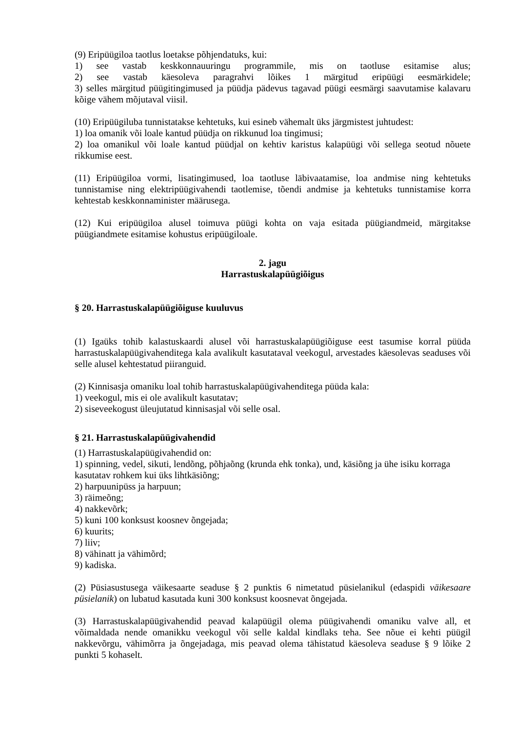(9) Eripüügiloa taotlus loetakse põhjendatuks, kui:
1) see vastab keskkonnauuringu programmile, mis on taotluse esitamise alus;
2) see vastab käesoleva paragrahvi lõikes 1 märgitud eripüügi eesmärkidele;
3) selles märgitud püügitingimused ja püüdja pädevus tagavad püügi eesmärgi saavutamise kalavaru kõige vähem mõjutaval viisil.
(10) Eripüügiluba tunnistatakse kehtetuks, kui esineb vähemalt üks järgmistest juhtudest:
1) loa omanik või loale kantud püüdja on rikkunud loa tingimusi;
2) loa omanikul või loale kantud püüdjal on kehtiv karistus kalapüügi või sellega seotud nõuete rikkumise eest.
(11) Eripüügiloa vormi, lisatingimused, loa taotluse läbivaatamise, loa andmise ning kehtetuks tunnistamise ning elektripüügivahendi taotlemise, tõendi andmise ja kehtetuks tunnistamise korra kehtestab keskkonnaminister määrusega.
(12) Kui eripüügiloa alusel toimuva püügi kohta on vaja esitada püügiandmeid, märgitakse püügiandmete esitamise kohustus eripüügiloale.
2. jagu
Harrastuskalapüügiõigus
§ 20. Harrastuskalapüügiõiguse kuuluvus
(1) Igaüks tohib kalastuskaardi alusel või harrastuskalapüügiõiguse eest tasumise korral püüda harrastuskalapüügivahenditega kala avalikult kasutataval veekogul, arvestades käesolevas seaduses või selle alusel kehtestatud piiranguid.
(2) Kinnisasja omaniku loal tohib harrastuskalapüügivahenditega püüda kala:
1) veekogul, mis ei ole avalikult kasutatav;
2) siseveekogust üleujutatud kinnisasjal või selle osal.
§ 21. Harrastuskalapüügivahendid
(1) Harrastuskalapüügivahendid on:
1) spinning, vedel, sikuti, lendõng, põhjaõng (krunda ehk tonka), und, käsiõng ja ühe isiku korraga kasutatav rohkem kui üks lihtkäsiõng;
2) harpuunipüss ja harpuun;
3) räimeõng;
4) nakkevõrk;
5) kuni 100 konksust koosnev õngejada;
6) kuurits;
7) liiv;
8) vähinatt ja vähimõrd;
9) kadiska.
(2) Püsiasustusega väikesaarte seaduse § 2 punktis 6 nimetatud püsielanikul (edaspidi väikesaare püsielanik) on lubatud kasutada kuni 300 konksust koosnevat õngejada.
(3) Harrastuskalapüügivahendid peavad kalapüügil olema püügivahendi omaniku valve all, et võimaldada nende omanikku veekogul või selle kaldal kindlaks teha. See nõue ei kehti püügil nakkevõrgu, vähimõrra ja õngejadaga, mis peavad olema tähistatud käesoleva seaduse § 9 lõike 2 punkti 5 kohaselt.